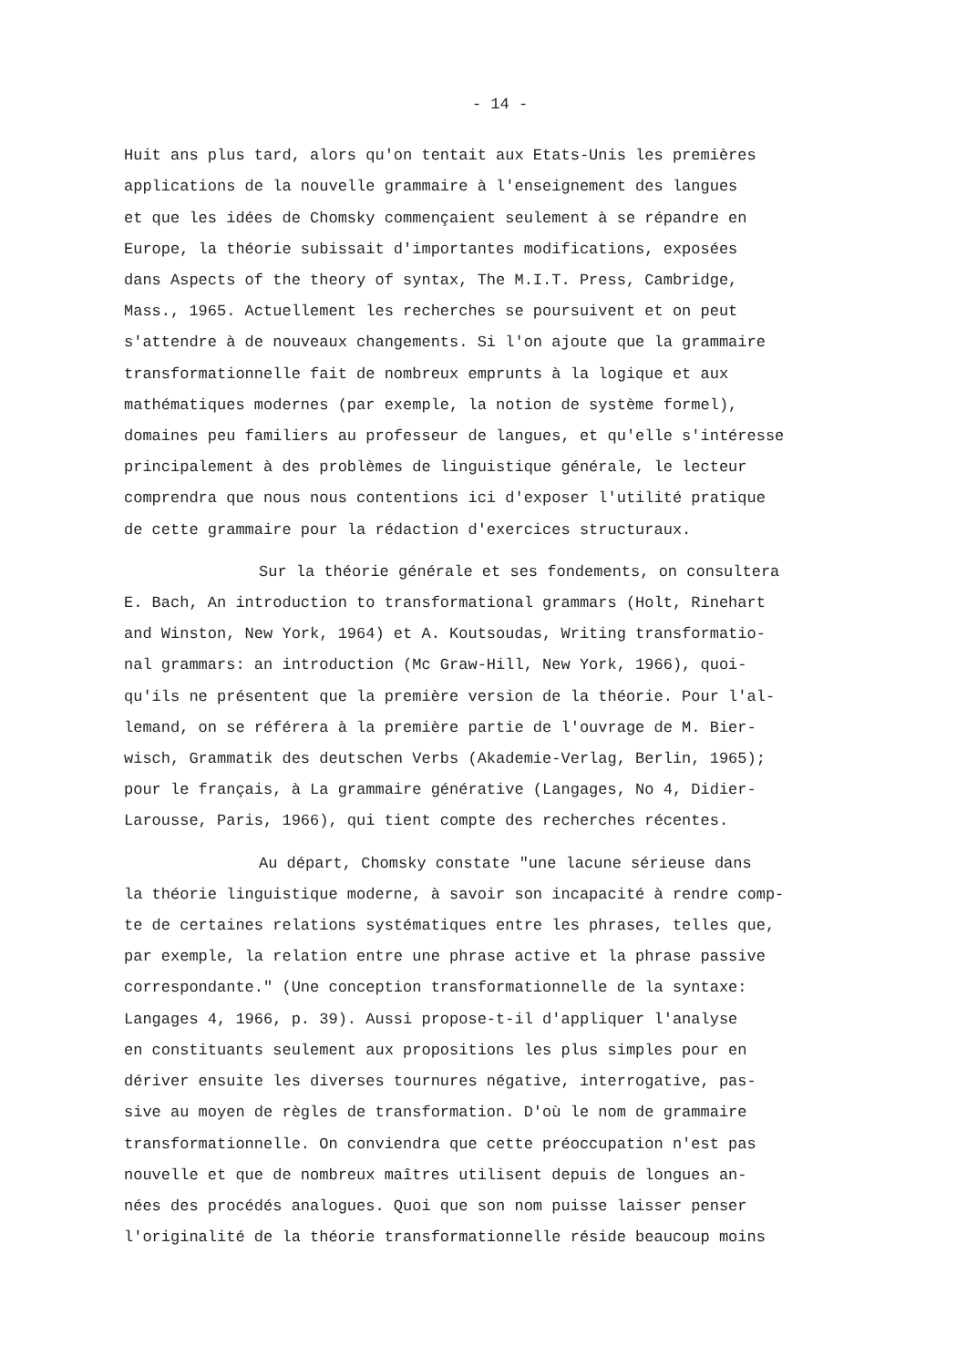- 14 -
Huit ans plus tard, alors qu'on tentait aux Etats-Unis les premières
applications de la nouvelle grammaire à l'enseignement des langues
et que les idées de Chomsky commençaient seulement à se répandre en
Europe, la théorie subissait d'importantes modifications, exposées
dans Aspects of the theory of syntax, The M.I.T. Press, Cambridge,
Mass., 1965. Actuellement les recherches se poursuivent et on peut
s'attendre à de nouveaux changements. Si l'on ajoute que la grammaire
transformationnelle fait de nombreux emprunts à la logique et aux
mathématiques modernes (par exemple, la notion de système formel),
domaines peu familiers au professeur de langues, et qu'elle s'intéresse
principalement à des problèmes de linguistique générale, le lecteur
comprendra que nous nous contentions ici d'exposer l'utilité pratique
de cette grammaire pour la rédaction d'exercices structuraux.
Sur la théorie générale et ses fondements, on consultera
E. Bach, An introduction to transformational grammars (Holt, Rinehart
and Winston, New York, 1964) et A. Koutsoudas, Writing transformatio-
nal grammars: an introduction (Mc Graw-Hill, New York, 1966), quoi-
qu'ils ne présentent que la première version de la théorie. Pour l'al-
lemand, on se référera à la première partie de l'ouvrage de M. Bier-
wisch, Grammatik des deutschen Verbs (Akademie-Verlag, Berlin, 1965);
pour le français, à La grammaire générative (Langages, No 4, Didier-
Larousse, Paris, 1966), qui tient compte des recherches récentes.
Au départ, Chomsky constate "une lacune sérieuse dans
la théorie linguistique moderne, à savoir son incapacité à rendre comp-
te de certaines relations systématiques entre les phrases, telles que,
par exemple, la relation entre une phrase active et la phrase passive
correspondante." (Une conception transformationnelle de la syntaxe:
Langages 4, 1966, p. 39). Aussi propose-t-il d'appliquer l'analyse
en constituants seulement aux propositions les plus simples pour en
dériver ensuite les diverses tournures négative, interrogative, pas-
sive au moyen de règles de transformation. D'où le nom de grammaire
transformationnelle. On conviendra que cette préoccupation n'est pas
nouvelle et que de nombreux maîtres utilisent depuis de longues an-
nées des procédés analogues. Quoi que son nom puisse laisser penser
l'originalité de la théorie transformationnelle réside beaucoup moins